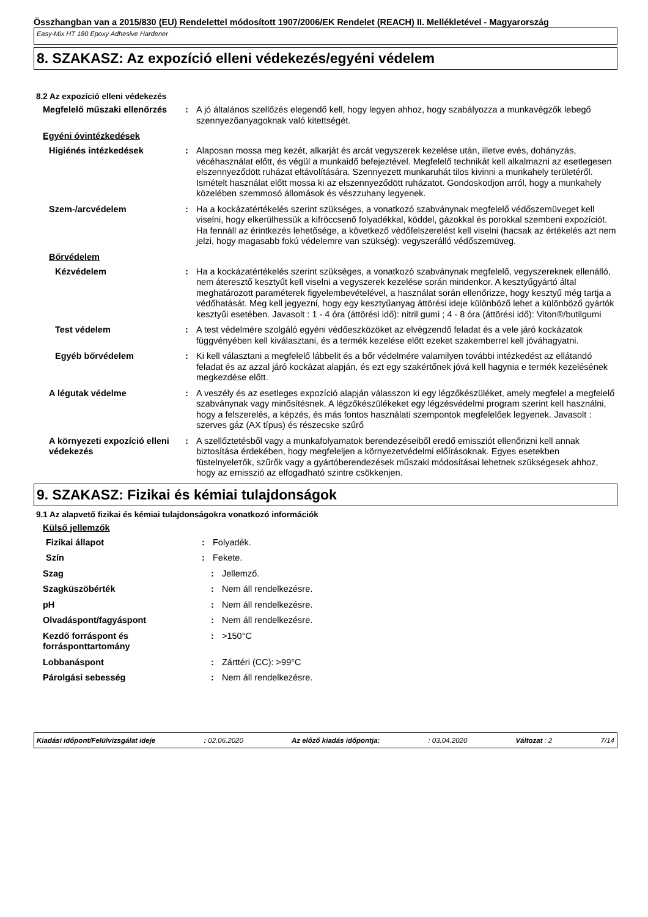Összhangban van a 2015/830 (EU) Rendelettel módosított 1907/2006/EK Rendelet (REACH) II. Mellékletével - Magyarország
Easy-Mix HT 180 Epoxy Adhesive Hardener
8. SZAKASZ: Az expozíció elleni védekezés/egyéni védelem
8.2 Az expozíció elleni védekezés
Megfelelő műszaki ellenőrzés
: A jó általános szellőzés elegendő kell, hogy legyen ahhoz, hogy szabályozza a munkavégzők lebegő szennyezőanyagoknak való kitettségét.
Egyéni óvintézkedések
Higiénés intézkedések : Alaposan mossa meg kezét, alkarját és arcát vegyszerek kezelése után, illetve evés, dohányzás, vécéhasználat előtt, és végül a munkaidő befejeztével. Megfelelő technikát kell alkalmazni az esetlegesen elszennyeződött ruházat eltávolítására. Szennyezett munkaruhát tilos kivinni a munkahely területéről. Ismételt használat előtt mossa ki az elszennyeződött ruházatot. Gondoskodjon arról, hogy a munkahely közelében szemmosó állomások és vészzuhany legyenek.
Szem-/arcvédelem : Ha a kockázatértékelés szerint szükséges, a vonatkozó szabványnak megfelelő védőszemüveget kell viselni, hogy elkerülhessük a kifröccsenő folyadékkal, köddel, gázokkal és porokkal szembeni expozíciót. Ha fennáll az érintkezés lehetősége, a következő védőfelszerelést kell viselni (hacsak az értékelés azt nem jelzi, hogy magasabb fokú védelemre van szükség): vegyszerálló védőszemüveg.
Bőrvédelem
Kézvédelem : Ha a kockázatértékelés szerint szükséges, a vonatkozó szabványnak megfelelő, vegyszereknek ellenálló, nem áteresztő kesztyűt kell viselni a vegyszerek kezelése során mindenkor. A kesztyűgyártó által meghatározott paraméterek figyelembevételével, a használat során ellenőrizze, hogy kesztyű még tartja a védőhatását. Meg kell jegyezni, hogy egy kesztyűanyag áttörési ideje különböző lehet a különböző gyártók kesztyűi esetében. Javasolt : 1 - 4 óra (áttörési idő): nitril gumi ; 4 - 8 óra (áttörési idő): Viton®/butilgumi
Test védelem : A test védelmére szolgáló egyéni védőeszközöket az elvégzendő feladat és a vele járó kockázatok függvényében kell kiválasztani, és a termék kezelése előtt ezeket szakemberrel kell jóváhagyatni.
Egyéb bőrvédelem : Ki kell választani a megfelelő lábbelit és a bőr védelmére valamilyen további intézkedést az ellátandó feladat és az azzal járó kockázat alapján, és ezt egy szakértőnek jóvá kell hagynia e termék kezelésének megkezdése előtt.
A légutak védelme : A veszély és az esetleges expozíció alapján válasszon ki egy légzőkészüléket, amely megfelel a megfelelő szabványnak vagy minősítésnek. A légzőkészülékeket egy légzésvédelmi program szerint kell használni, hogy a felszerelés, a képzés, és más fontos használati szempontok megfelelőek legyenek. Javasolt : szerves gáz (AX típus) és részecske szűrő
A környezeti expozíció elleni védekezés
: A szellőztetésből vagy a munkafolyamatok berendezéseiből eredő emissziót ellenőrizni kell annak biztosítása érdekében, hogy megfeleljen a környezetvédelmi előírásoknak. Egyes esetekben füstelnyelетők, szűrők vagy a gyártóberendezések műszaki módosításai lehetnek szükségesek ahhoz, hogy az emisszió az elfogadható szintre csökkenjen.
9. SZAKASZ: Fizikai és kémiai tulajdonságok
9.1 Az alapvető fizikai és kémiai tulajdonságokra vonatkozó információk
Külső jellemzők
Fizikai állapot : Folyadék.
Szín : Fekete.
Szag : Jellemző.
Szagküszöbérték : Nem áll rendelkezésre.
pH : Nem áll rendelkezésre.
Olvadáspont/fagyáspont : Nem áll rendelkezésre.
Kezdő forráspont és forrásponttartomány
: >150°C
Lobbanáspont : Zárttéri (CC): >99°C
Párolgási sebesség : Nem áll rendelkezésre.
Kiadási időpont/Felülvizsgálat ideje: 02.06.2020 Az előző kiadás időpontja:: 03.04.2020 Változat : 2 7/14